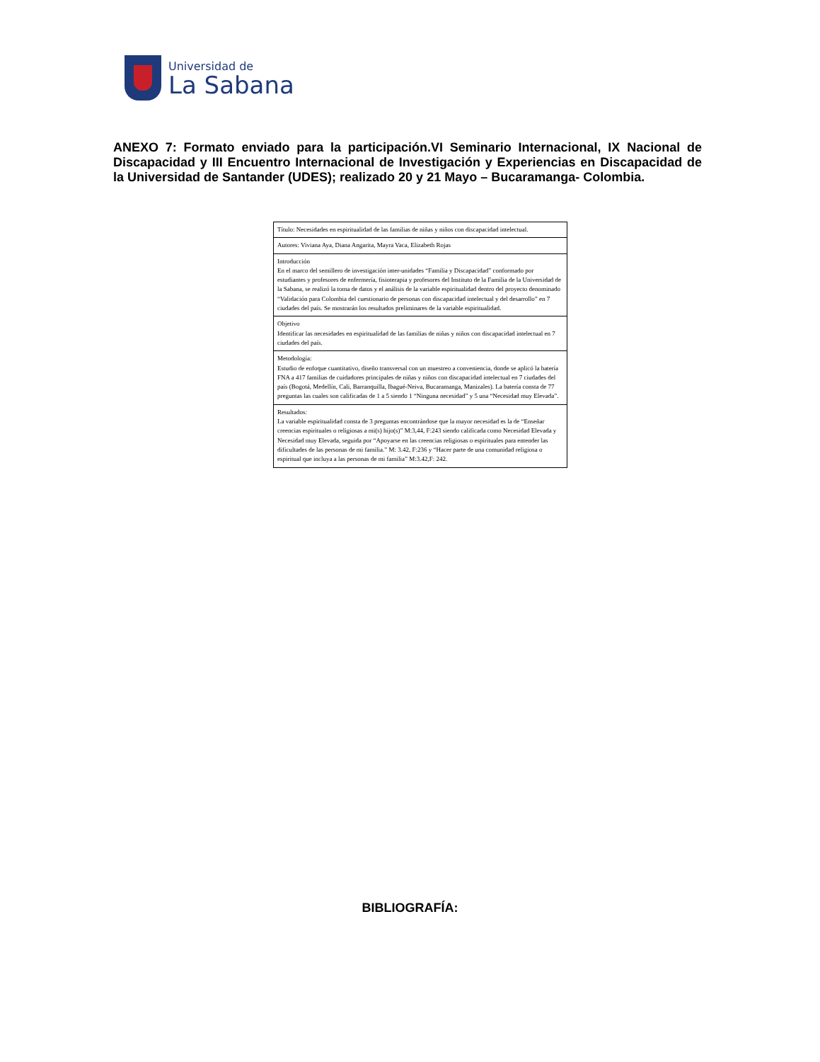Universidad de
La Sabana
ANEXO 7: Formato enviado para la participación.VI Seminario Internacional, IX Nacional de Discapacidad y III Encuentro Internacional de Investigación y Experiencias en Discapacidad de la Universidad de Santander (UDES); realizado 20 y 21 Mayo – Bucaramanga- Colombia.
| Título: Necesidades en espiritualidad de las familias de niñas y niños con discapacidad intelectual. |
| Autores: Viviana Aya, Diana Angarita, Mayra Vaca, Elizabeth Rojas |
| Introducción En el marco del semillero de investigación inter-unidades “Familia y Discapacidad” conformado por estudiantes y profesores de enfermería, fisioterapia y profesores del Instituto de la Familia de la Universidad de la Sabana, se realizó la toma de datos y el análisis de la variable espiritualidad dentro del proyecto denominado “Validación para Colombia del cuestionario de personas con discapacidad intelectual y del desarrollo” en 7 ciudades del país. Se mostrarán los resultados preliminares de la variable espiritualidad. |
| Objetivo Identificar las necesidades en espiritualidad de las familias de niñas y niños con discapacidad intelectual en 7 ciudades del país. |
| Metodología: Estudio de enfoque cuantitativo, diseño transversal con un muestreo a conveniencia, donde se aplicó la batería FNA a 417 familias de cuidadores principales de niñas y niños con discapacidad intelectual en 7 ciudades del país (Bogotá, Medellín, Cali, Barranquilla, Ibagué-Neiva, Bucaramanga, Manizales). La batería consta de 77 preguntas las cuales son calificadas de 1 a 5 siendo 1 “Ninguna necesidad” y 5 una “Necesidad muy Elevada”. |
| Resultados: La variable espiritualidad consta de 3 preguntas encontrándose que la mayor necesidad es la de “Enseñar creencias espirituales o religiosas a mi(s) hijo(s)” M:3,44, F:243 siendo calificada como Necesidad Elevada y Necesidad muy Elevada, seguida por “Apoyarse en las creencias religiosas o espirituales para entender las dificultades de las personas de mi familia.” M: 3.42, F:236 y “Hacer parte de una comunidad religiosa o espiritual que incluya a las personas de mi familia” M:3.42,F: 242. |
BIBLIOGRAFÍA: